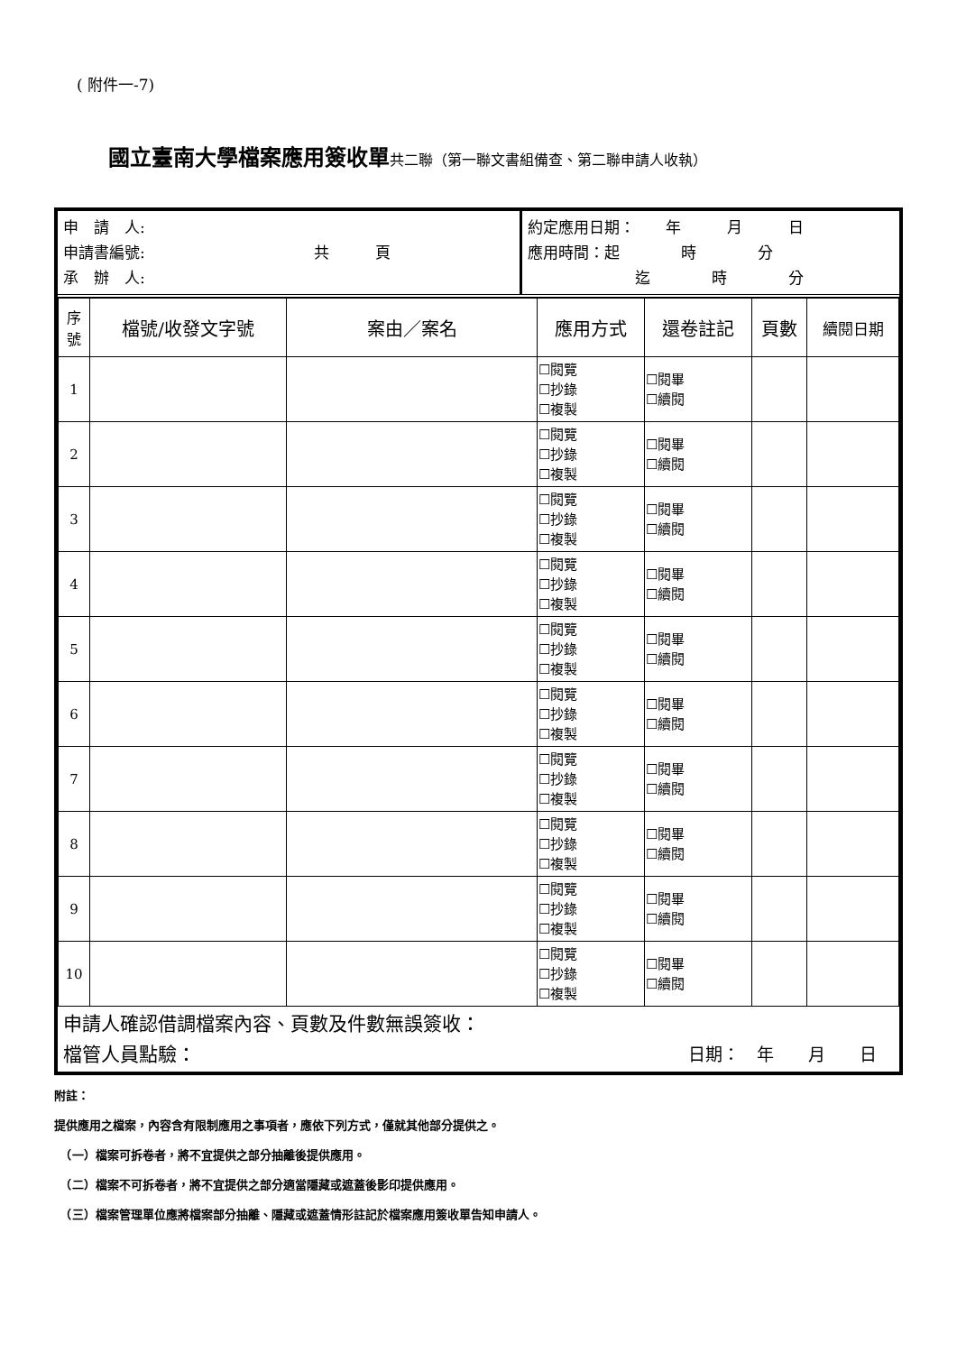( 附件一-7)
國立臺南大學檔案應用簽收單共二聯（第一聯文書組備查、第二聯申請人收執）
| 申 請 人: 申請書編號: 共 頁 承 辦 人: | 約定應用日期： 年 月 日 應用時間：起 時 分 迄 時 分 |
| 序 號 | 檔號/收發文字號 | 案由／案名 | 應用方式 | 還卷註記 | 頁數 | 續閱日期 |
| --- | --- | --- | --- | --- | --- | --- |
| 1 | | | ☐閱覽 ☐抄錄 ☐複製 | ☐閱畢 ☐續閱 | | |
| 2 | | | ☐閱覽 ☐抄錄 ☐複製 | ☐閱畢 ☐續閱 | | |
| 3 | | | ☐閱覽 ☐抄錄 ☐複製 | ☐閱畢 ☐續閱 | | |
| 4 | | | ☐閱覽 ☐抄錄 ☐複製 | ☐閱畢 ☐續閱 | | |
| 5 | | | ☐閱覽 ☐抄錄 ☐複製 | ☐閱畢 ☐續閱 | | |
| 6 | | | ☐閱覽 ☐抄錄 ☐複製 | ☐閱畢 ☐續閱 | | |
| 7 | | | ☐閱覽 ☐抄錄 ☐複製 | ☐閱畢 ☐續閱 | | |
| 8 | | | ☐閱覽 ☐抄錄 ☐複製 | ☐閱畢 ☐續閱 | | |
| 9 | | | ☐閱覽 ☐抄錄 ☐複製 | ☐閱畢 ☐續閱 | | |
| 10 | | | ☐閱覽 ☐抄錄 ☐複製 | ☐閱畢 ☐續閱 | | |
申請人確認借調檔案內容、頁數及件數無誤簽收：
檔管人員點驗： 日期：　年　　月　　日　
附註：
提供應用之檔案，內容含有限制應用之事項者，應依下列方式，僅就其他部分提供之。
　（一）檔案可拆卷者，將不宜提供之部分抽離後提供應用。
　（二）檔案不可拆卷者，將不宜提供之部分適當隱藏或遮蓋後影印提供應用。
　（三）檔案管理單位應將檔案部分抽離、隱藏或遮蓋情形註記於檔案應用簽收單告知申請人。